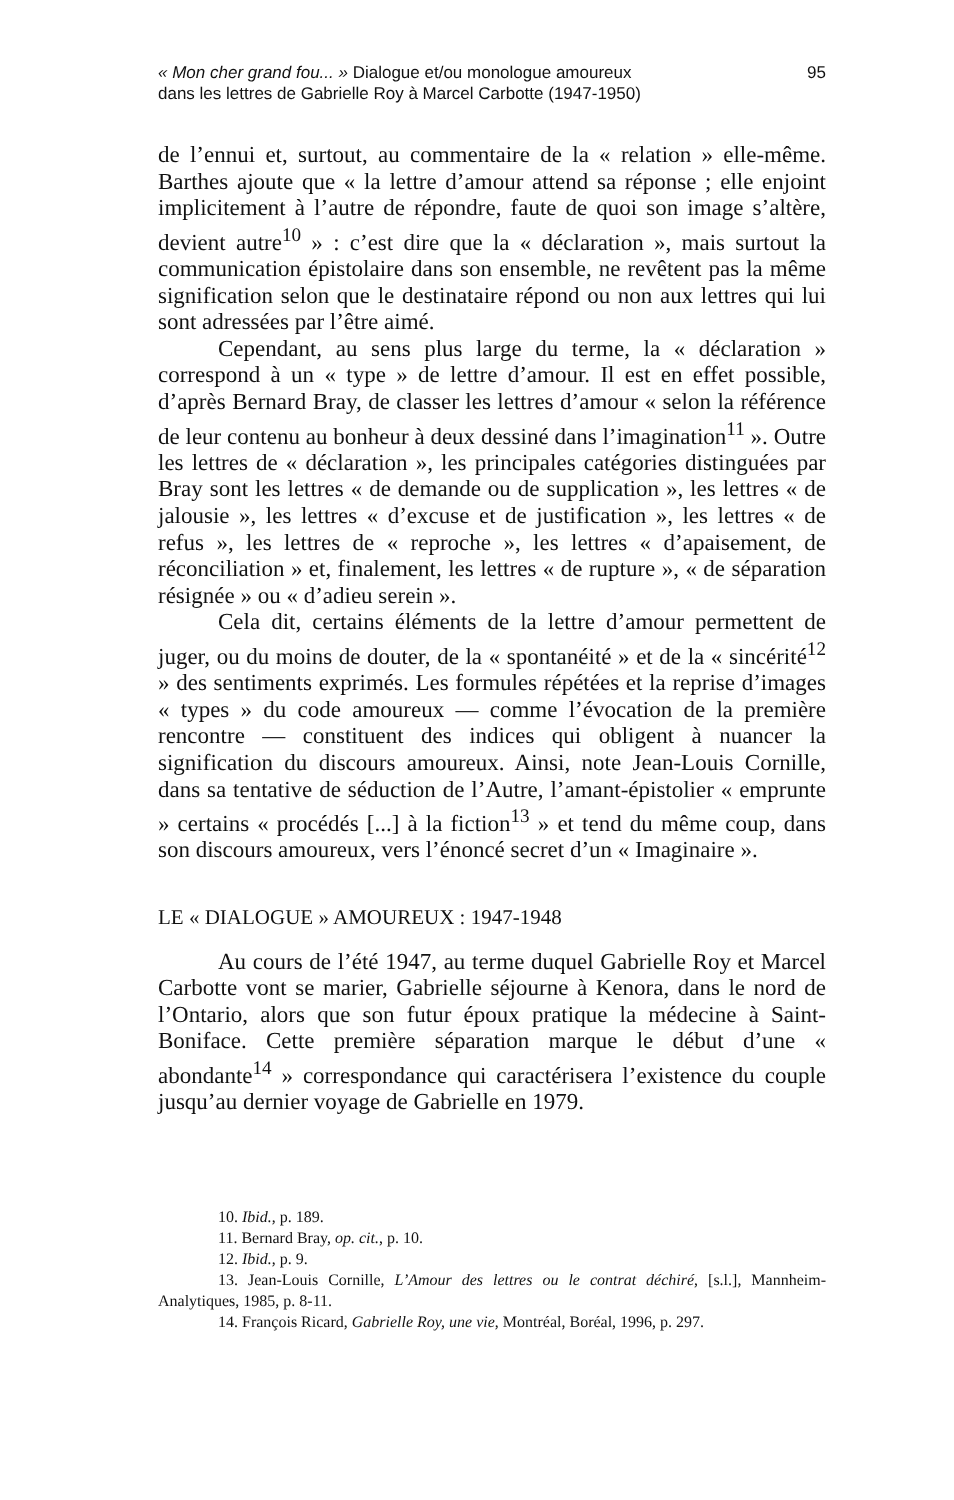« Mon cher grand fou... » Dialogue et/ou monologue amoureux
dans les lettres de Gabrielle Roy à Marcel Carbotte (1947-1950)
95
de l’ennui et, surtout, au commentaire de la « relation » elle-même. Barthes ajoute que « la lettre d’amour attend sa réponse ; elle enjoint implicitement à l’autre de répondre, faute de quoi son image s’altère, devient autre<sup>10</sup> » : c’est dire que la « déclaration », mais surtout la communication épistolaire dans son ensemble, ne revêtent pas la même signification selon que le destinataire répond ou non aux lettres qui lui sont adressées par l’être aimé.
Cependant, au sens plus large du terme, la « déclaration » correspond à un « type » de lettre d’amour. Il est en effet possible, d’après Bernard Bray, de classer les lettres d’amour « selon la référence de leur contenu au bonheur à deux dessiné dans l’imagination<sup>11</sup> ». Outre les lettres de « déclaration », les principales catégories distinguées par Bray sont les lettres « de demande ou de supplication », les lettres « de jalousie », les lettres « d’excuse et de justification », les lettres « de refus », les lettres de « reproche », les lettres « d’apaisement, de réconciliation » et, finalement, les lettres « de rupture », « de séparation résignée » ou « d’adieu serein ».
Cela dit, certains éléments de la lettre d’amour permettent de juger, ou du moins de douter, de la « spontanéité » et de la « sincérité<sup>12</sup> » des sentiments exprimés. Les formules répétées et la reprise d’images « types » du code amoureux — comme l’évocation de la première rencontre — constituent des indices qui obligent à nuancer la signification du discours amoureux. Ainsi, note Jean-Louis Cornille, dans sa tentative de séduction de l’Autre, l’amant-épistolier « emprunte » certains « procédés [...] à la fiction<sup>13</sup> » et tend du même coup, dans son discours amoureux, vers l’énoncé secret d’un « Imaginaire ».
LE « DIALOGUE » AMOUREUX : 1947-1948
Au cours de l’été 1947, au terme duquel Gabrielle Roy et Marcel Carbotte vont se marier, Gabrielle séjourne à Kenora, dans le nord de l’Ontario, alors que son futur époux pratique la médecine à Saint-Boniface. Cette première séparation marque le début d’une « abondante<sup>14</sup> » correspondance qui caractérisera l’existence du couple jusqu’au dernier voyage de Gabrielle en 1979.
10. Ibid., p. 189.
11. Bernard Bray, op. cit., p. 10.
12. Ibid., p. 9.
13. Jean-Louis Cornille, L’Amour des lettres ou le contrat déchiré, [s.l.], Mannheim-Analytiques, 1985, p. 8-11.
14. François Ricard, Gabrielle Roy, une vie, Montréal, Boréal, 1996, p. 297.